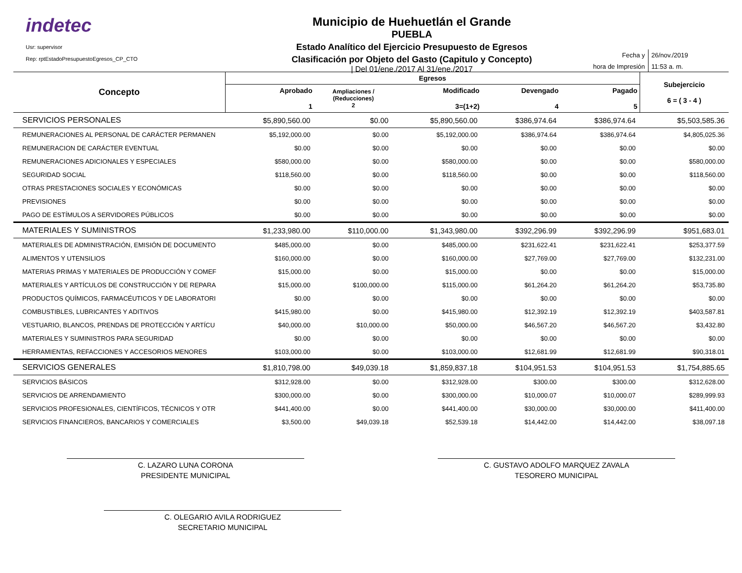indetec
Usr: supervisor
Rep: rptEstadoPresupuestoEgresos_CP_CTO
Municipio de Huehuetlán el Grande
PUEBLA
Estado Analítico del Ejercicio Presupuesto de Egresos
Clasificación por Objeto del Gasto (Capitulo y Concepto)
| Del 01/ene./2017 Al 31/ene./2017
| Fecha y | 26/nov./2019 |
| hora de Impresión | 11:53 a. m. |
| Concepto | Egresos | | | | | Subejercicio 6 = ( 3 - 4 ) |
| --- | --- | --- | --- | --- | --- | --- |
| | Aprobado 1 | Ampliaciones / (Reducciones) 2 | Modificado 3=(1+2) | Devengado 4 | Pagado 5 | |
| SERVICIOS PERSONALES | $5,890,560.00 | $0.00 | $5,890,560.00 | $386,974.64 | $386,974.64 | $5,503,585.36 |
| REMUNERACIONES AL PERSONAL DE CARÁCTER PERMANEN | $5,192,000.00 | $0.00 | $5,192,000.00 | $386,974.64 | $386,974.64 | $4,805,025.36 |
| REMUNERACION DE CARÁCTER EVENTUAL | $0.00 | $0.00 | $0.00 | $0.00 | $0.00 | $0.00 |
| REMUNERACIONES ADICIONALES Y ESPECIALES | $580,000.00 | $0.00 | $580,000.00 | $0.00 | $0.00 | $580,000.00 |
| SEGURIDAD SOCIAL | $118,560.00 | $0.00 | $118,560.00 | $0.00 | $0.00 | $118,560.00 |
| OTRAS PRESTACIONES SOCIALES Y ECONÓMICAS | $0.00 | $0.00 | $0.00 | $0.00 | $0.00 | $0.00 |
| PREVISIONES | $0.00 | $0.00 | $0.00 | $0.00 | $0.00 | $0.00 |
| PAGO DE ESTÍMULOS A SERVIDORES PÚBLICOS | $0.00 | $0.00 | $0.00 | $0.00 | $0.00 | $0.00 |
| MATERIALES Y SUMINISTROS | $1,233,980.00 | $110,000.00 | $1,343,980.00 | $392,296.99 | $392,296.99 | $951,683.01 |
| MATERIALES DE ADMINISTRACIÓN, EMISIÓN DE DOCUMENTO | $485,000.00 | $0.00 | $485,000.00 | $231,622.41 | $231,622.41 | $253,377.59 |
| ALIMENTOS Y UTENSILIOS | $160,000.00 | $0.00 | $160,000.00 | $27,769.00 | $27,769.00 | $132,231.00 |
| MATERIAS PRIMAS Y MATERIALES DE PRODUCCIÓN Y COMEF | $15,000.00 | $0.00 | $15,000.00 | $0.00 | $0.00 | $15,000.00 |
| MATERIALES Y ARTÍCULOS DE CONSTRUCCIÓN Y DE REPARA | $15,000.00 | $100,000.00 | $115,000.00 | $61,264.20 | $61,264.20 | $53,735.80 |
| PRODUCTOS QUÍMICOS, FARMACÉUTICOS Y DE LABORATORI | $0.00 | $0.00 | $0.00 | $0.00 | $0.00 | $0.00 |
| COMBUSTIBLES, LUBRICANTES Y ADITIVOS | $415,980.00 | $0.00 | $415,980.00 | $12,392.19 | $12,392.19 | $403,587.81 |
| VESTUARIO, BLANCOS, PRENDAS DE PROTECCIÓN Y ARTÍCU | $40,000.00 | $10,000.00 | $50,000.00 | $46,567.20 | $46,567.20 | $3,432.80 |
| MATERIALES Y SUMINISTROS PARA SEGURIDAD | $0.00 | $0.00 | $0.00 | $0.00 | $0.00 | $0.00 |
| HERRAMIENTAS, REFACCIONES Y ACCESORIOS MENORES | $103,000.00 | $0.00 | $103,000.00 | $12,681.99 | $12,681.99 | $90,318.01 |
| SERVICIOS GENERALES | $1,810,798.00 | $49,039.18 | $1,859,837.18 | $104,951.53 | $104,951.53 | $1,754,885.65 |
| SERVICIOS BÁSICOS | $312,928.00 | $0.00 | $312,928.00 | $300.00 | $300.00 | $312,628.00 |
| SERVICIOS DE ARRENDAMIENTO | $300,000.00 | $0.00 | $300,000.00 | $10,000.07 | $10,000.07 | $289,999.93 |
| SERVICIOS PROFESIONALES, CIENTÍFICOS, TÉCNICOS Y OTR | $441,400.00 | $0.00 | $441,400.00 | $30,000.00 | $30,000.00 | $411,400.00 |
| SERVICIOS FINANCIEROS, BANCARIOS Y COMERCIALES | $3,500.00 | $49,039.18 | $52,539.18 | $14,442.00 | $14,442.00 | $38,097.18 |
C. LAZARO LUNA CORONA
PRESIDENTE MUNICIPAL
C. GUSTAVO ADOLFO MARQUEZ ZAVALA
TESORERO MUNICIPAL
C. OLEGARIO AVILA RODRIGUEZ
SECRETARIO MUNICIPAL